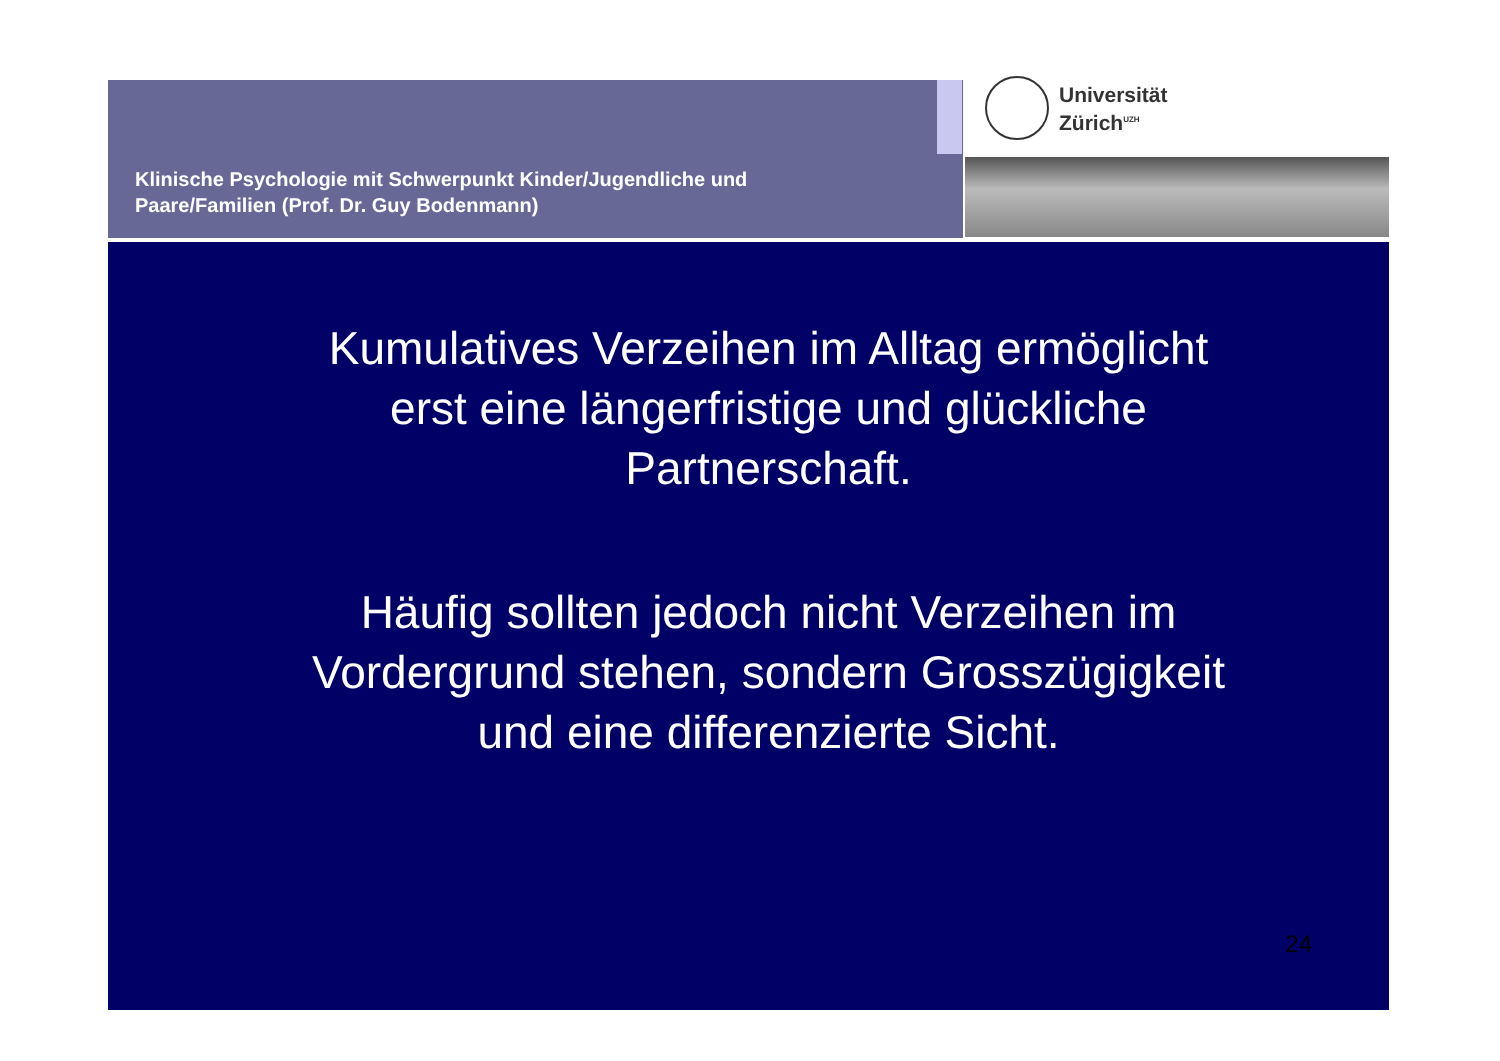Klinische Psychologie mit Schwerpunkt Kinder/Jugendliche und
Paare/Familien (Prof. Dr. Guy Bodenmann)
Universität
Zürich<sup>UZH</sup>
Kumulatives Verzeihen im Alltag ermöglicht erst eine längerfristige und glückliche Partnerschaft.
Häufig sollten jedoch nicht Verzeihen im Vordergrund stehen, sondern Grosszügigkeit und eine differenzierte Sicht.
24